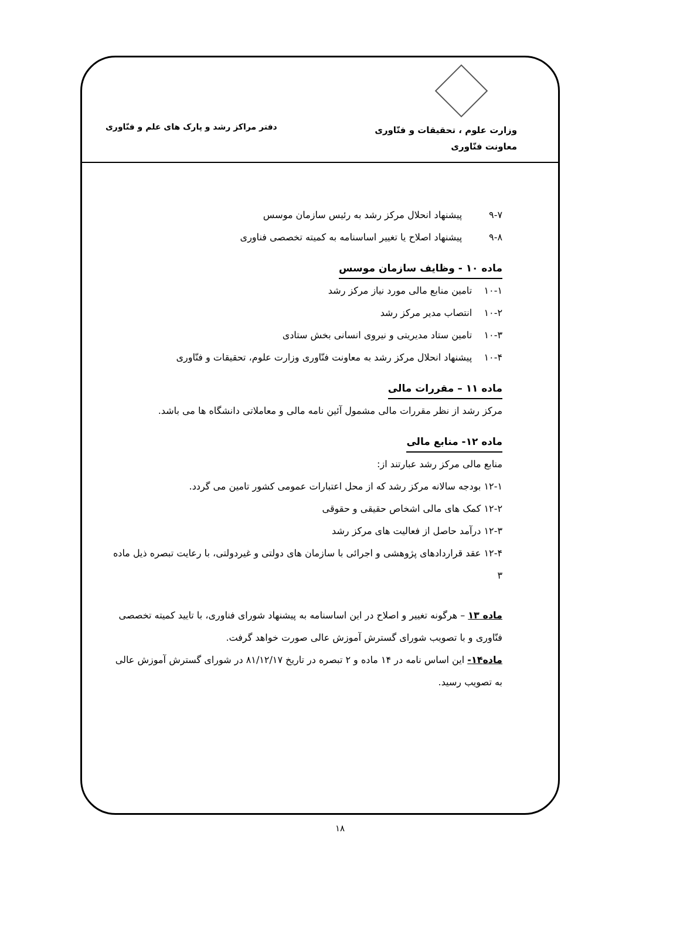وزارت علوم ، تحقیقات و فنّاوری
معاونت فنّاوری
دفتر مراکز رشد و پارک های علم و فنّاوری
۹-۷ پیشنهاد انحلال مرکز رشد به رئیس سازمان موسس
۹-۸ پیشنهاد اصلاح یا تغییر اساسنامه به کمیته تخصصی فناوری
ماده ۱۰ - وظایف سازمان موسس
۱۰-۱ تامین منابع مالی مورد نیاز مرکز رشد
۱۰-۲ انتصاب مدیر مرکز رشد
۱۰-۳ تامین ستاد مدیریتی و نیروی انسانی بخش ستادی
۱۰-۴ پیشنهاد انحلال مرکز رشد به معاونت فنّاوری وزارت علوم، تحقیقات و فنّاوری
ماده ۱۱ – مقررات مالی
مرکز رشد از نظر مقررات مالی مشمول آئین نامه مالی و معاملاتی دانشگاه ها می باشد.
ماده ۱۲- منابع مالی
منابع مالی مرکز رشد عبارتند از:
۱۲-۱ بودجه سالانه مرکز رشد که از محل اعتبارات عمومی کشور تامین می گردد.
۱۲-۲ کمک های مالی اشخاص حقیقی و حقوقی
۱۲-۳ درآمد حاصل از فعالیت های مرکز رشد
۱۲-۴ عقد قراردادهای پژوهشی و اجرائی با سازمان های دولتی و غیردولتی، با رعایت تبصره ذیل ماده ۳
ماده ۱۳ – هرگونه تغییر و اصلاح در این اساسنامه به پیشنهاد شورای فناوری، با تایید کمیته تخصصی فنّاوری و با تصویب شورای گسترش آموزش عالی صورت خواهد گرفت.
ماده۱۴- این اساس نامه در ۱۴ ماده و ۲ تبصره در تاریخ ۸۱/۱۲/۱۷ در شورای گسترش آموزش عالی به تصویب رسید.
۱۸